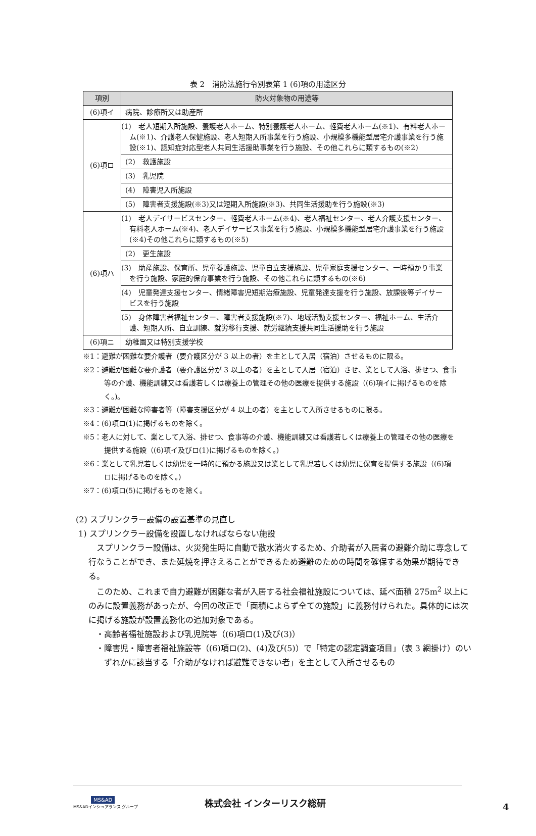表 2　消防法施行令別表第 1 (6)項の用途区分
| 項別 | 防火対象物の用途等 |
| --- | --- |
| (6)項イ | 病院、診療所又は助産所 |
| (6)項ロ | (1) 老人短期入所施設、養護老人ホーム、特別養護老人ホーム、軽費老人ホーム(※1)、有料老人ホーム(※1)、介護老人保健施設、老人短期入所事業を行う施設、小規模多機能型居宅介護事業を行う施設(※1)、認知症対応型老人共同生活援助事業を行う施設、その他これらに類するもの(※2) |
| | (2) 救護施設 |
| | (3) 乳児院 |
| | (4) 障害児入所施設 |
| | (5) 障害者支援施設(※3)又は短期入所施設(※3)、共同生活援助を行う施設(※3) |
| (6)項ハ | (1) 老人デイサービスセンター、軽費老人ホーム(※4)、老人福祉センター、老人介護支援センター、有料老人ホーム(※4)、老人デイサービス事業を行う施設、小規模多機能型居宅介護事業を行う施設(※4)その他これらに類するもの(※5) |
| | (2) 更生施設 |
| | (3) 助産施設、保育所、児童養護施設、児童自立支援施設、児童家庭支援センター、一時預かり事業を行う施設、家庭的保育事業を行う施設、その他これらに類するもの(※6) |
| | (4) 児童発達支援センター、情緒障害児短期治療施設、児童発達支援を行う施設、放課後等デイサービスを行う施設 |
| | (5) 身体障害者福祉センター、障害者支援施設(※7)、地域活動支援センター、福祉ホーム、生活介護、短期入所、自立訓練、就労移行支援、就労継続支援共同生活援助を行う施設 |
| (6)項ニ | 幼稚園又は特別支援学校 |
※1：避難が困難な要介護者（要介護区分が 3 以上の者）を主として入居（宿泊）させるものに限る。
※2：避難が困難な要介護者（要介護区分が 3 以上の者）を主として入居（宿泊）させ、業として入浴、排せつ、食事等の介護、機能訓練又は看護若しくは療養上の管理その他の医療を提供する施設（(6)項イに掲げるものを除く。)。
※3：避難が困難な障害者等（障害支援区分が 4 以上の者）を主として入所させるものに限る。
※4：(6)項ロ(1)に掲げるものを除く。
※5：老人に対して、業として入浴、排せつ、食事等の介護、機能訓練又は看護若しくは療養上の管理その他の医療を提供する施設（(6)項イ及びロ(1)に掲げるものを除く。)
※6：業として乳児若しくは幼児を一時的に預かる施設又は業として乳児若しくは幼児に保育を提供する施設（(6)項ロに掲げるものを除く。)
※7：(6)項ロ(5)に掲げるものを除く。
(2) スプリンクラー設備の設置基準の見直し
1) スプリンクラー設備を設置しなければならない施設
スプリンクラー設備は、火災発生時に自動で散水消火するため、介助者が入居者の避難介助に専念して行なうことができ、また延焼を押さえることができるため避難のための時間を確保する効果が期待できる。
このため、これまで自力避難が困難な者が入居する社会福祉施設については、延べ面積 275m<sup>2</sup> 以上にのみに設置義務があったが、今回の改正で「面積によらず全ての施設」に義務付けられた。具体的には次に掲げる施設が設置義務化の追加対象である。
・高齢者福祉施設および乳児院等（(6)項ロ(1)及び(3)）
・障害児・障害者福祉施設等（(6)項ロ(2)、(4)及び(5)）で「特定の認定調査項目」（表 3 網掛け）のいずれかに該当する「介助がなければ避難できない者」を主として入所させるもの
MS&AD
MS&ADインシュアランス グループ
株式会社 インターリスク総研
4